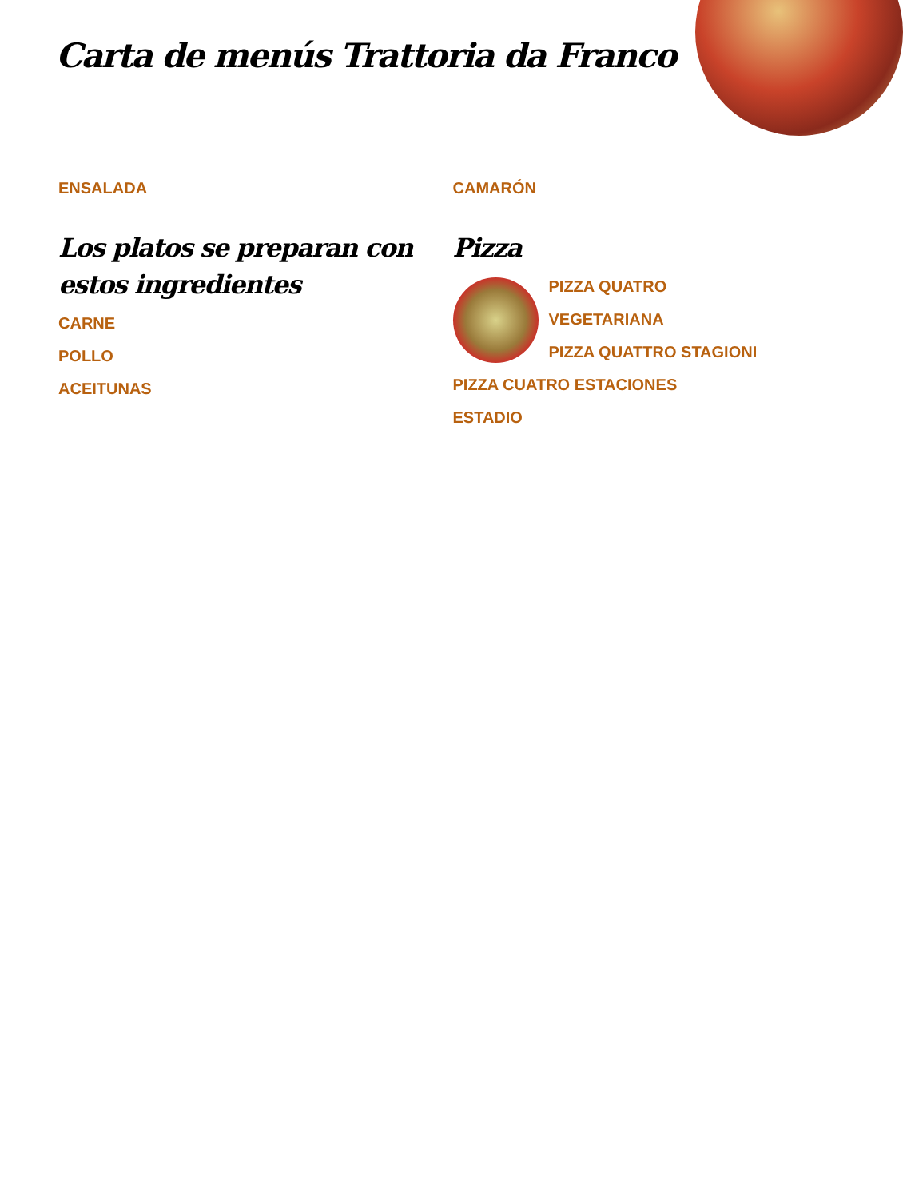Carta de menús Trattoria da Franco
ENSALADA
Los platos se preparan con estos ingredientes
CARNE
POLLO
ACEITUNAS
CAMARÓN
Pizza
PIZZA QUATRO
VEGETARIANA
PIZZA QUATTRO STAGIONI
PIZZA CUATRO ESTACIONES
ESTADIO